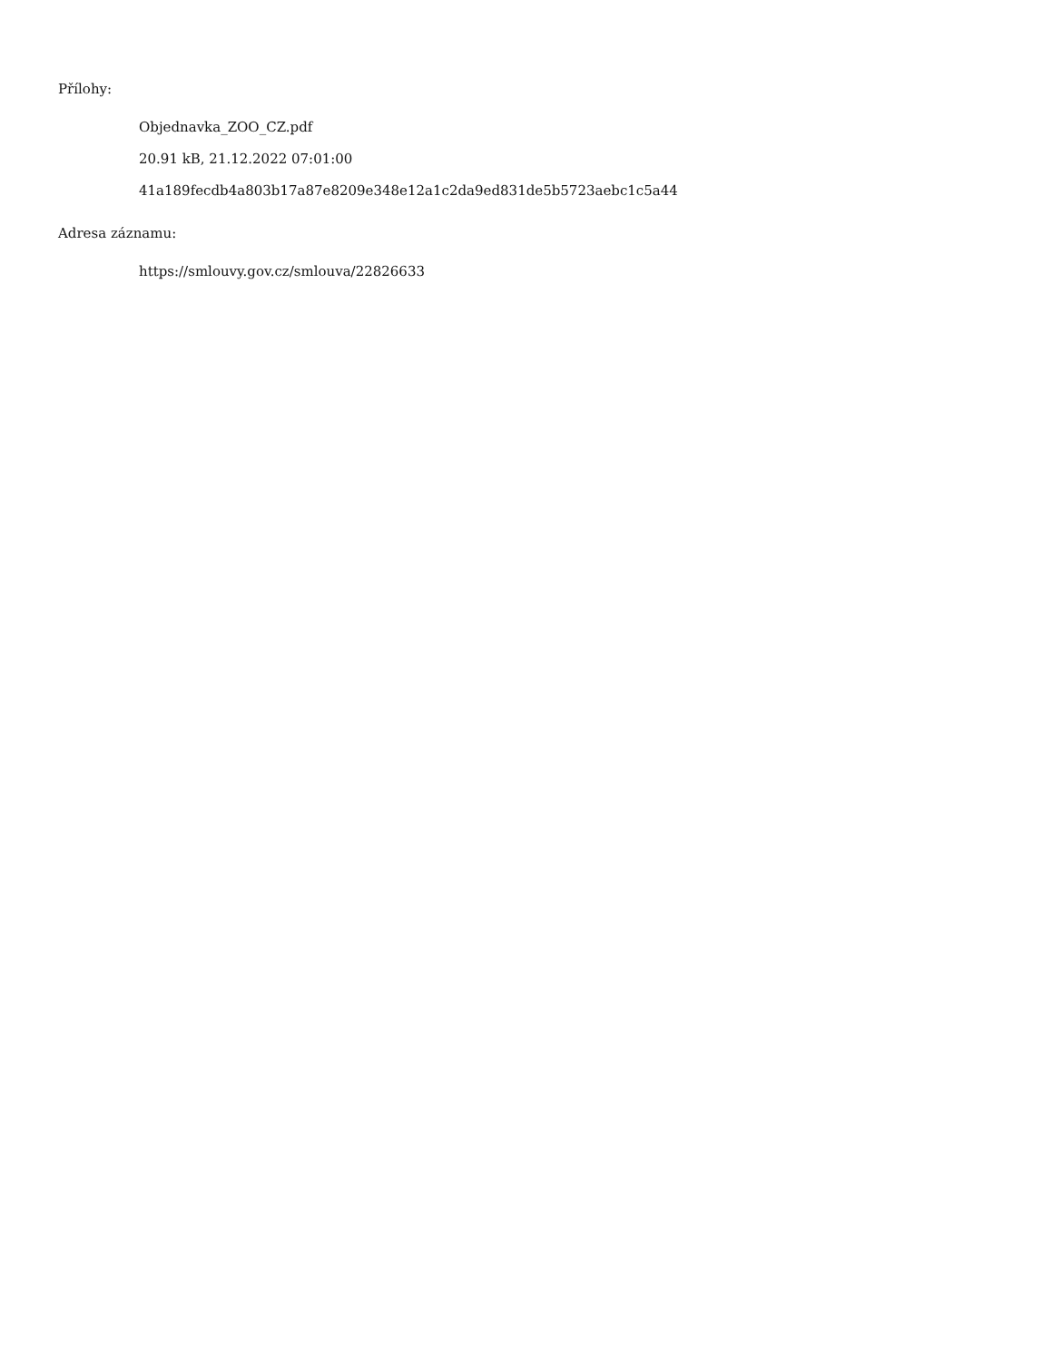Přílohy:
Objednavka_ZOO_CZ.pdf
20.91 kB, 21.12.2022 07:01:00
41a189fecdb4a803b17a87e8209e348e12a1c2da9ed831de5b5723aebc1c5a44
Adresa záznamu:
https://smlouvy.gov.cz/smlouva/22826633